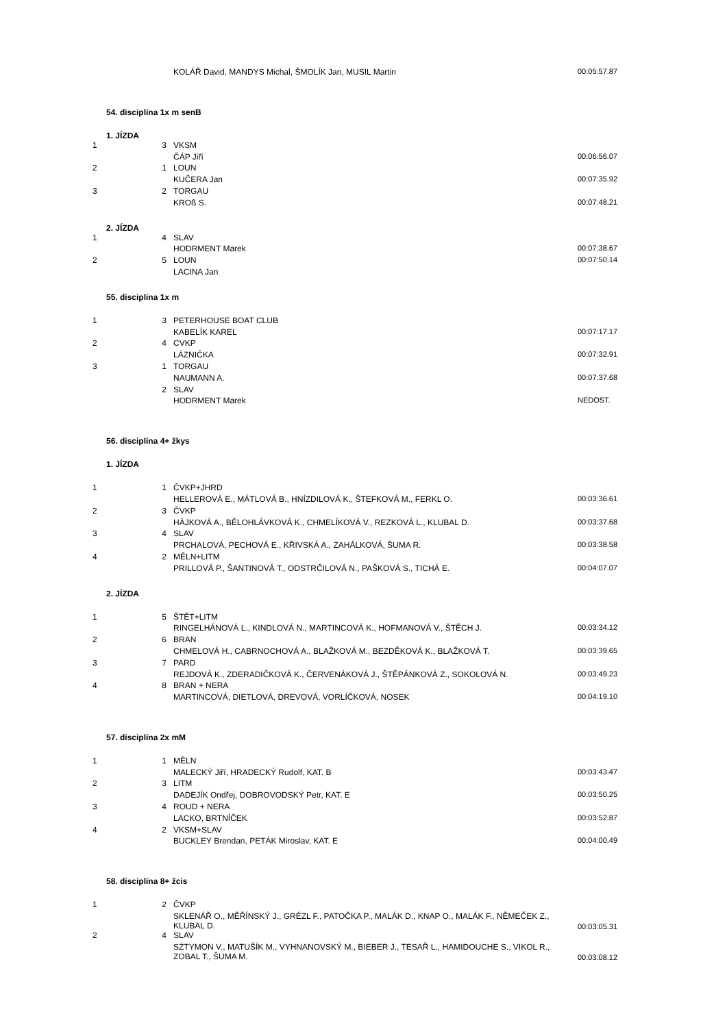| | | KOLÁŘ David, MANDYS Michal, ŠMOLÍK Jan, MUSIL Martin | 00:05:57.87 |
| 54. disciplína 1x m senB | | | |
| 1. JÍZDA | | | |
| 1 | 3 | VKSM | |
| | | ČÁP Jiří | 00:06:56.07 |
| 2 | 1 | LOUN | |
| | | KUČERA Jan | 00:07:35.92 |
| 3 | 2 | TORGAU | |
| | | KROß S. | 00:07:48.21 |
| 2. JÍZDA | | | |
| 1 | 4 | SLAV | |
| | | HODRMENT Marek | 00:07:38.67 |
| 2 | 5 | LOUN | 00:07:50.14 |
| | | LACINA Jan | |
| 55. disciplína 1x m | | | |
| 1 | 3 | PETERHOUSE BOAT CLUB | |
| | | KABELÍK KAREL | 00:07:17.17 |
| 2 | 4 | CVKP | |
| | | LÁZNIČKA | 00:07:32.91 |
| 3 | 1 | TORGAU | |
| | | NAUMANN A. | 00:07:37.68 |
| | 2 | SLAV | |
| | | HODRMENT Marek | NEDOST. |
| 56. disciplína 4+ žkys | | | |
| 1. JÍZDA | | | |
| 1 | 1 | ČVKP+JHRD | |
| | | HELLEROVÁ E., MÁTLOVÁ B., HNÍZDILOVÁ K., ŠTEFKOVÁ M., FERKL O. | 00:03:36.61 |
| 2 | 3 | ČVKP | |
| | | HÁJKOVÁ A., BĚLOHLÁVKOVÁ K., CHMELÍKOVÁ V., REZKOVÁ L., KLUBAL D. | 00:03:37.68 |
| 3 | 4 | SLAV | |
| | | PRCHALOVÁ, PECHOVÁ E., KŘIVSKÁ A., ZAHÁLKOVÁ, ŠUMA R. | 00:03:38.58 |
| 4 | 2 | MĚLN+LITM | |
| | | PRILLOVÁ P., ŠANTINOVÁ T., ODSTRČILOVÁ N., PAŠKOVÁ S., TICHÁ E. | 00:04:07.07 |
| 2. JÍZDA | | | |
| 1 | 5 | ŠTĚT+LITM | |
| | | RINGELHÁNOVÁ L., KINDLOVÁ N., MARTINCOVÁ K., HOFMANOVÁ V., ŠTĚCH J. | 00:03:34.12 |
| 2 | 6 | BRAN | |
| | | CHMELOVÁ H., CABRNOCHOVÁ A., BLAŽKOVÁ M., BEZDĚKOVÁ K., BLAŽKOVÁ T. | 00:03:39.65 |
| 3 | 7 | PARD | |
| | | REJDOVÁ K., ZDERADIČKOVÁ K., ČERVENÁKOVÁ J., ŠTĚPÁNKOVÁ Z., SOKOLOVÁ N. | 00:03:49.23 |
| 4 | 8 | BRAN + NERA | |
| | | MARTINCOVÁ, DIETLOVÁ, DREVOVÁ, VORLÍČKOVÁ, NOSEK | 00:04:19.10 |
| 57. disciplína 2x mM | | | |
| 1 | 1 | MĚLN | |
| | | MALECKÝ Jiří, HRADECKÝ Rudolf, KAT. B | 00:03:43.47 |
| 2 | 3 | LITM | |
| | | DADEJÍK Ondřej, DOBROVODSKÝ Petr, KAT. E | 00:03:50.25 |
| 3 | 4 | ROUD + NERA | |
| | | LACKO, BRTNÍČEK | 00:03:52.87 |
| 4 | 2 | VKSM+SLAV | |
| | | BUCKLEY Brendan, PETÁK Miroslav, KAT. E | 00:04:00.49 |
| 58. disciplína 8+ žcis | | | |
| 1 | 2 | ČVKP | |
| | | SKLENÁŘ O., MĚŘÍNSKÝ J., GRÉZL F., PATOČKA P., MALÁK D., KNAP O., MALÁK F., NĚMEČEK Z., KLUBAL D. | 00:03:05.31 |
| 2 | 4 | SLAV | |
| | | SZTYMON V., MATUŠÍK M., VYHNANOVSKÝ M., BIEBER J., TESAŘ L., HAMIDOUCHE S., VIKOL R., ZOBAL T., ŠUMA M. | 00:03:08.12 |